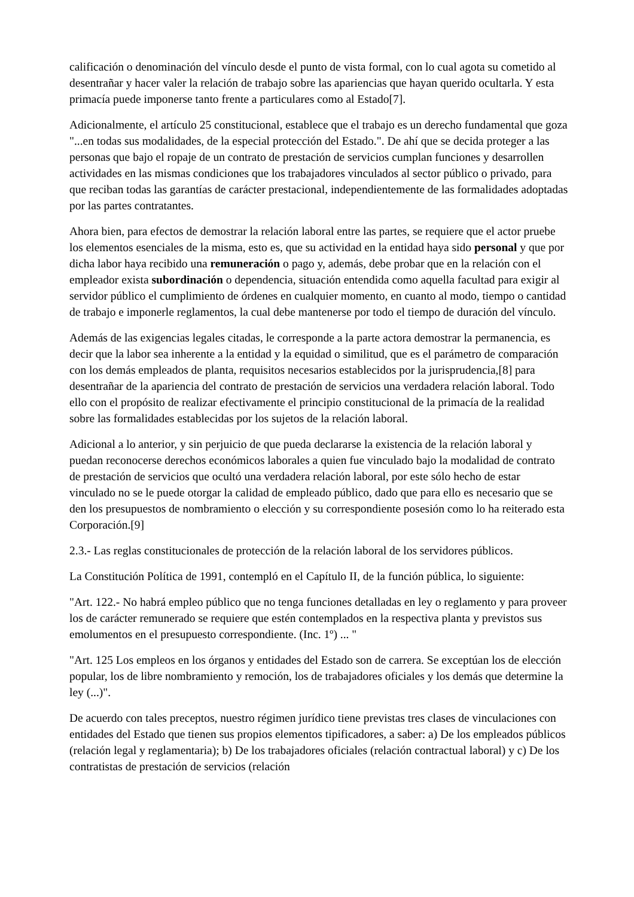calificación o denominación del vínculo desde el punto de vista formal, con lo cual agota su cometido al desentrañar y hacer valer la relación de trabajo sobre las apariencias que hayan querido ocultarla. Y esta primacía puede imponerse tanto frente a particulares como al Estado[7].
Adicionalmente, el artículo 25 constitucional, establece que el trabajo es un derecho fundamental que goza "...en todas sus modalidades, de la especial protección del Estado.". De ahí que se decida proteger a las personas que bajo el ropaje de un contrato de prestación de servicios cumplan funciones y desarrollen actividades en las mismas condiciones que los trabajadores vinculados al sector público o privado, para que reciban todas las garantías de carácter prestacional, independientemente de las formalidades adoptadas por las partes contratantes.
Ahora bien, para efectos de demostrar la relación laboral entre las partes, se requiere que el actor pruebe los elementos esenciales de la misma, esto es, que su actividad en la entidad haya sido personal y que por dicha labor haya recibido una remuneración o pago y, además, debe probar que en la relación con el empleador exista subordinación o dependencia, situación entendida como aquella facultad para exigir al servidor público el cumplimiento de órdenes en cualquier momento, en cuanto al modo, tiempo o cantidad de trabajo e imponerle reglamentos, la cual debe mantenerse por todo el tiempo de duración del vínculo.
Además de las exigencias legales citadas, le corresponde a la parte actora demostrar la permanencia, es decir que la labor sea inherente a la entidad y la equidad o similitud, que es el parámetro de comparación con los demás empleados de planta, requisitos necesarios establecidos por la jurisprudencia,[8] para desentrañar de la apariencia del contrato de prestación de servicios una verdadera relación laboral. Todo ello con el propósito de realizar efectivamente el principio constitucional de la primacía de la realidad sobre las formalidades establecidas por los sujetos de la relación laboral.
Adicional a lo anterior, y sin perjuicio de que pueda declararse la existencia de la relación laboral y puedan reconocerse derechos económicos laborales a quien fue vinculado bajo la modalidad de contrato de prestación de servicios que ocultó una verdadera relación laboral, por este sólo hecho de estar vinculado no se le puede otorgar la calidad de empleado público, dado que para ello es necesario que se den los presupuestos de nombramiento o elección y su correspondiente posesión como lo ha reiterado esta Corporación.[9]
2.3.- Las reglas constitucionales de protección de la relación laboral de los servidores públicos.
La Constitución Política de 1991, contempló en el Capítulo II, de la función pública, lo siguiente:
"Art. 122.- No habrá empleo público que no tenga funciones detalladas en ley o reglamento y para proveer los de carácter remunerado se requiere que estén contemplados en la respectiva planta y previstos sus emolumentos en el presupuesto correspondiente. (Inc. 1º) ... "
"Art. 125 Los empleos en los órganos y entidades del Estado son de carrera. Se exceptúan los de elección popular, los de libre nombramiento y remoción, los de trabajadores oficiales y los demás que determine la ley (...)".
De acuerdo con tales preceptos, nuestro régimen jurídico tiene previstas tres clases de vinculaciones con entidades del Estado que tienen sus propios elementos tipificadores, a saber: a) De los empleados públicos (relación legal y reglamentaria); b) De los trabajadores oficiales (relación contractual laboral) y c) De los contratistas de prestación de servicios (relación